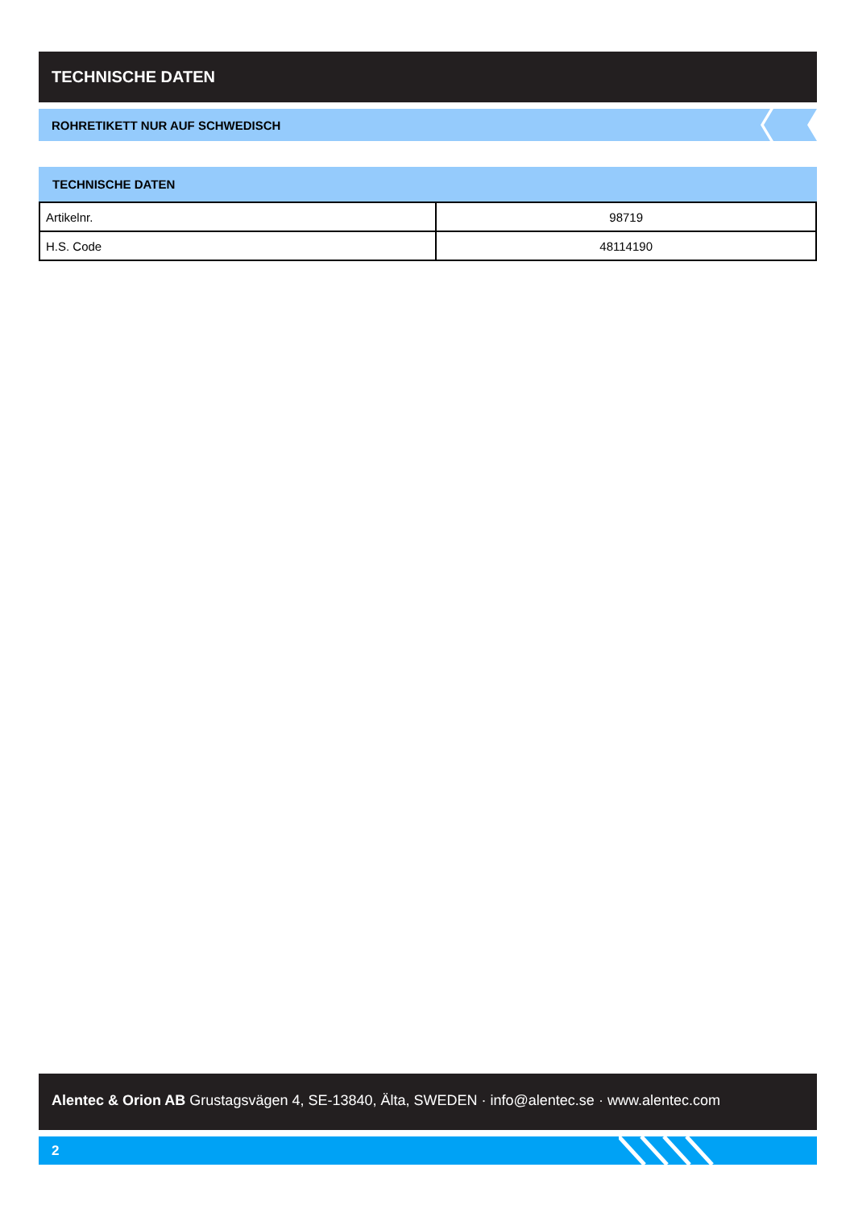TECHNISCHE DATEN
ROHRETIKETT NUR AUF SCHWEDISCH
TECHNISCHE DATEN
| Artikelnr. | 98719 |
| H.S. Code | 48114190 |
Alentec & Orion AB Grustagsvägen 4, SE-13840, Älta, SWEDEN · info@alentec.se · www.alentec.com
2